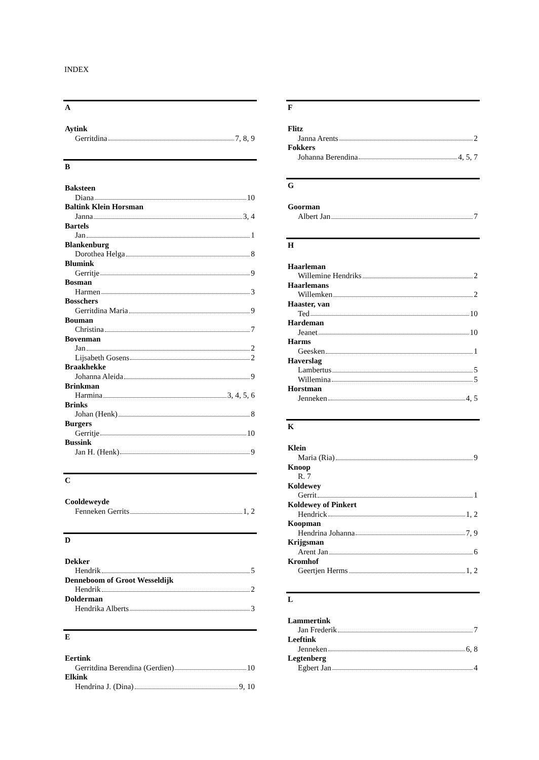INDEX
A
Aytink
Gerritdina 7, 8, 9
B
Baksteen
Diana 10
Baltink Klein Horsman
Janna 3, 4
Bartels
Jan 1
Blankenburg
Dorothea Helga 8
Blumink
Gerritje 9
Bosman
Harmen 3
Bosschers
Gerritdina Maria 9
Bouman
Christina 7
Bovenman
Jan 2
Lijsabeth Gosens 2
Braakhekke
Johanna Aleida 9
Brinkman
Harmina 3, 4, 5, 6
Brinks
Johan (Henk) 8
Burgers
Gerritje 10
Bussink
Jan H. (Henk) 9
C
Cooldeweyde
Fenneken Gerrits 1, 2
D
Dekker
Hendrik 5
Denneboom of Groot Wesseldijk
Hendrik 2
Dolderman
Hendrika Alberts 3
E
Eertink
Gerritdina Berendina (Gerdien) 10
Elkink
Hendrina J. (Dina) 9, 10
F
Flitz
Janna Arents 2
Fokkers
Johanna Berendina 4, 5, 7
G
Goorman
Albert Jan 7
H
Haarleman
Willemine Hendriks 2
Haarlemans
Willemken 2
Haaster, van
Ted 10
Hardeman
Jeanet 10
Harms
Geesken 1
Haverslag
Lambertus 5
Willemina 5
Horstman
Jenneken 4, 5
K
Klein
Maria (Ria) 9
Knoop
R. 7
Koldewey
Gerrit 1
Koldewey of Pinkert
Hendrick 1, 2
Koopman
Hendrina Johanna 7, 9
Krijgsman
Arent Jan 6
Kromhof
Geertjen Herms 1, 2
L
Lammertink
Jan Frederik 7
Leeftink
Jenneken 6, 8
Legtenberg
Egbert Jan 4